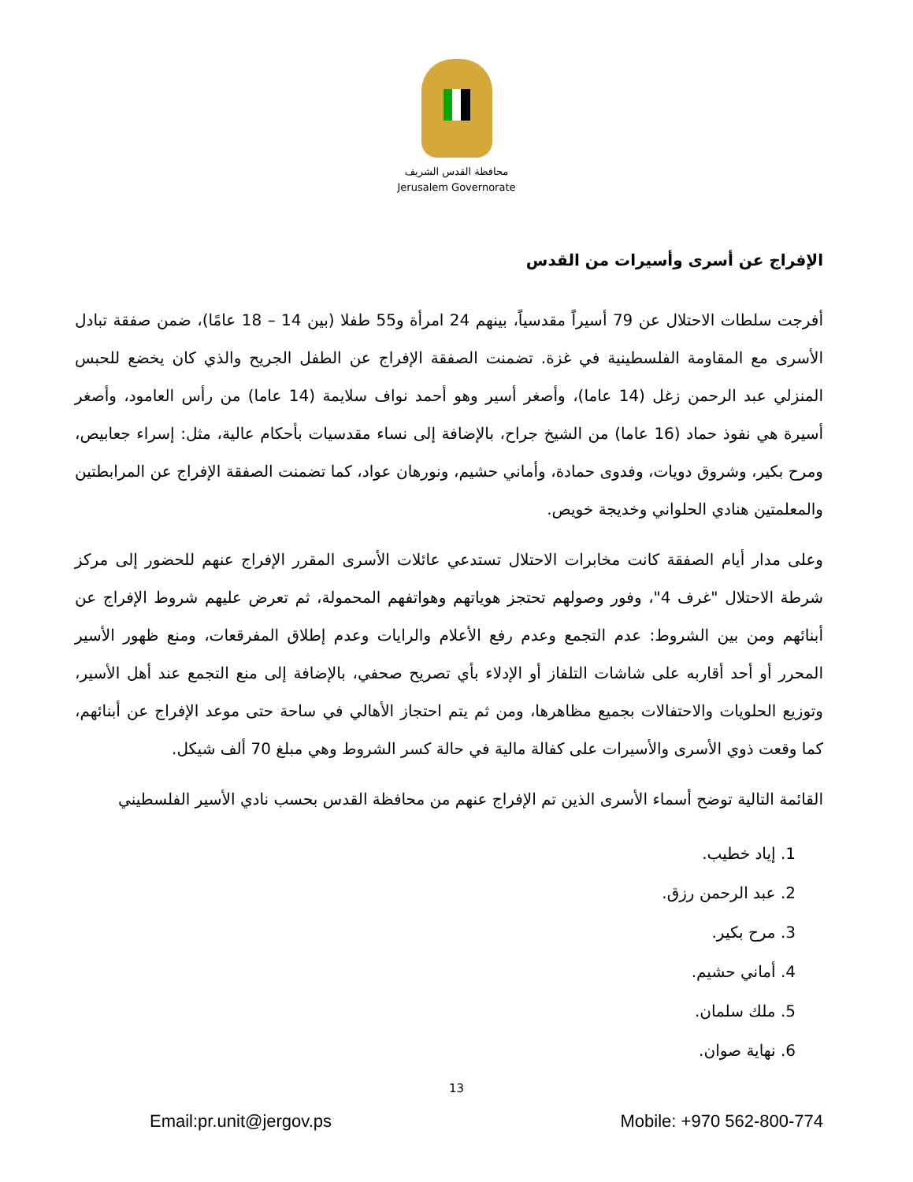محافظة القدس الشريف
Jerusalem Governorate
الإفراج عن أسرى وأسيرات من القدس
أفرجت سلطات الاحتلال عن 79 أسيراً مقدسياً، بينهم 24 امرأة و55 طفلا (بين 14 – 18 عامًا)، ضمن صفقة تبادل الأسرى مع المقاومة الفلسطينية في غزة. تضمنت الصفقة الإفراج عن الطفل الجريح والذي كان يخضع للحبس المنزلي عبد الرحمن زغل (14 عاما)، وأصغر أسير وهو أحمد نواف سلايمة (14 عاما) من رأس العامود، وأصغر أسيرة هي نفوذ حماد (16 عاما) من الشيخ جراح، بالإضافة إلى نساء مقدسيات بأحكام عالية، مثل: إسراء جعابيص، ومرح بكير، وشروق دويات، وفدوى حمادة، وأماني حشيم، ونورهان عواد، كما تضمنت الصفقة الإفراج عن المرابطتين والمعلمتين هنادي الحلواني وخديجة خويص.
وعلى مدار أيام الصفقة كانت مخابرات الاحتلال تستدعي عائلات الأسرى المقرر الإفراج عنهم للحضور إلى مركز شرطة الاحتلال "غرف 4"، وفور وصولهم تحتجز هوياتهم وهواتفهم المحمولة، ثم تعرض عليهم شروط الإفراج عن أبنائهم ومن بين الشروط: عدم التجمع وعدم رفع الأعلام والرايات وعدم إطلاق المفرقعات، ومنع ظهور الأسير المحرر أو أحد أقاربه على شاشات التلفاز أو الإدلاء بأي تصريح صحفي، بالإضافة إلى منع التجمع عند أهل الأسير، وتوزيع الحلويات والاحتفالات بجميع مظاهرها، ومن ثم يتم احتجاز الأهالي في ساحة حتى موعد الإفراج عن أبنائهم، كما وقعت ذوي الأسرى والأسيرات على كفالة مالية في حالة كسر الشروط وهي مبلغ 70 ألف شيكل.
القائمة التالية توضح أسماء الأسرى الذين تم الإفراج عنهم من محافظة القدس بحسب نادي الأسير الفلسطيني
1. إياد خطيب.
2. عبد الرحمن رزق.
3. مرح بكير.
4. أماني حشيم.
5. ملك سلمان.
6. نهاية صوان.
13
Email:pr.unit@jergov.ps Mobile: +970 562-800-774